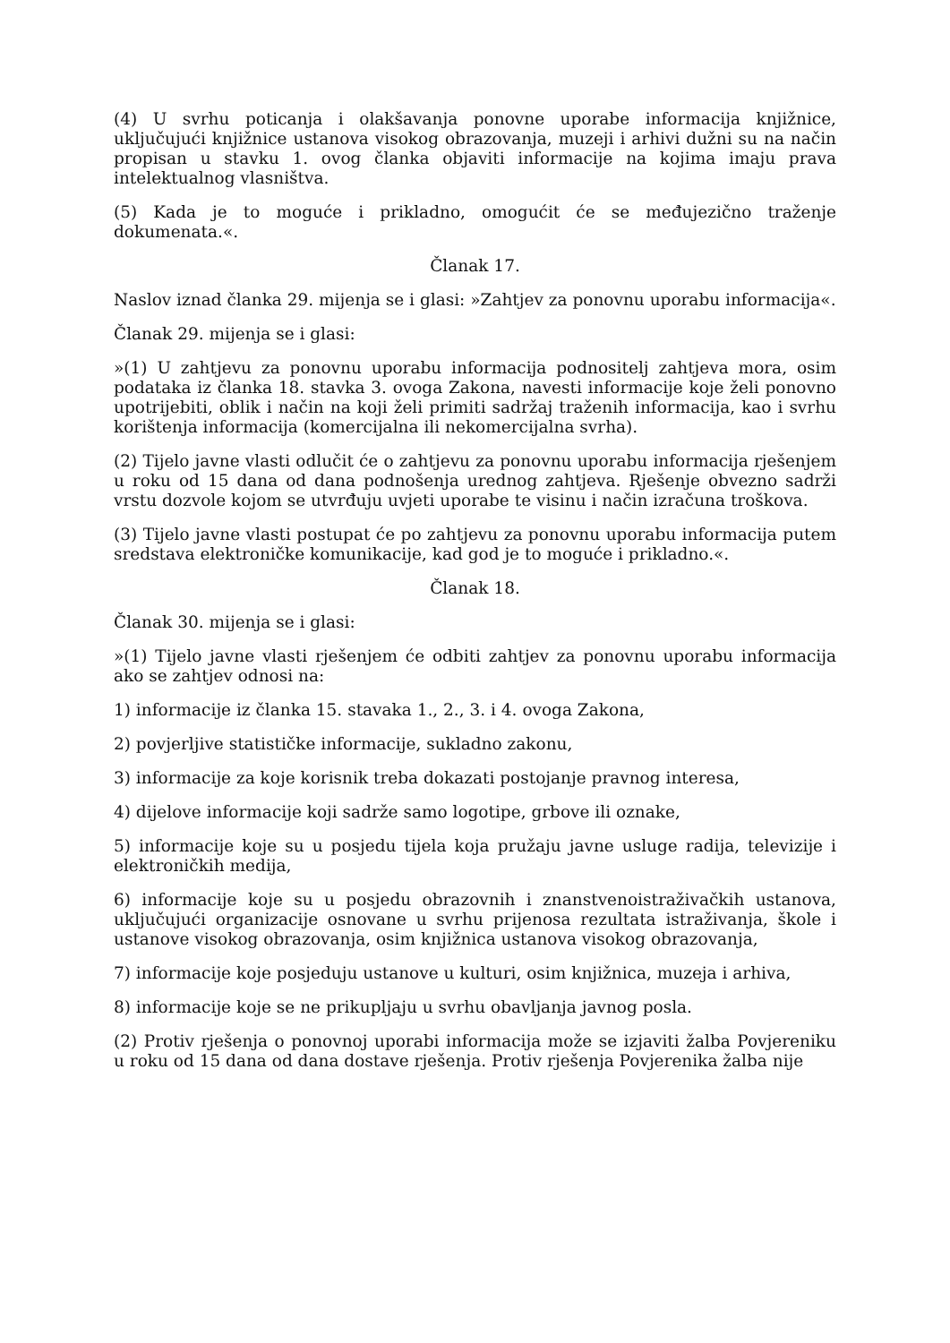(4) U svrhu poticanja i olakšavanja ponovne uporabe informacija knjižnice, uključujući knjižnice ustanova visokog obrazovanja, muzeji i arhivi dužni su na način propisan u stavku 1. ovog članka objaviti informacije na kojima imaju prava intelektualnog vlasništva.
(5) Kada je to moguće i prikladno, omogućit će se međujezično traženje dokumenata.«.
Članak 17.
Naslov iznad članka 29. mijenja se i glasi: »Zahtjev za ponovnu uporabu informacija«.
Članak 29. mijenja se i glasi:
»(1) U zahtjevu za ponovnu uporabu informacija podnositelj zahtjeva mora, osim podataka iz članka 18. stavka 3. ovoga Zakona, navesti informacije koje želi ponovno upotrijebiti, oblik i način na koji želi primiti sadržaj traženih informacija, kao i svrhu korištenja informacija (komercijalna ili nekomercijalna svrha).
(2) Tijelo javne vlasti odlučit će o zahtjevu za ponovnu uporabu informacija rješenjem u roku od 15 dana od dana podnošenja urednog zahtjeva. Rješenje obvezno sadrži vrstu dozvole kojom se utvrđuju uvjeti uporabe te visinu i način izračuna troškova.
(3) Tijelo javne vlasti postupat će po zahtjevu za ponovnu uporabu informacija putem sredstava elektroničke komunikacije, kad god je to moguće i prikladno.«.
Članak 18.
Članak 30. mijenja se i glasi:
»(1) Tijelo javne vlasti rješenjem će odbiti zahtjev za ponovnu uporabu informacija ako se zahtjev odnosi na:
1) informacije iz članka 15. stavaka 1., 2., 3. i 4. ovoga Zakona,
2) povjerljive statističke informacije, sukladno zakonu,
3) informacije za koje korisnik treba dokazati postojanje pravnog interesa,
4) dijelove informacije koji sadrže samo logotipe, grbove ili oznake,
5) informacije koje su u posjedu tijela koja pružaju javne usluge radija, televizije i elektroničkih medija,
6) informacije koje su u posjedu obrazovnih i znanstvenoistraživačkih ustanova, uključujući organizacije osnovane u svrhu prijenosa rezultata istraživanja, škole i ustanove visokog obrazovanja, osim knjižnica ustanova visokog obrazovanja,
7) informacije koje posjeduju ustanove u kulturi, osim knjižnica, muzeja i arhiva,
8) informacije koje se ne prikupljaju u svrhu obavljanja javnog posla.
(2) Protiv rješenja o ponovnoj uporabi informacija može se izjaviti žalba Povjereniku u roku od 15 dana od dana dostave rješenja. Protiv rješenja Povjerenika žalba nije